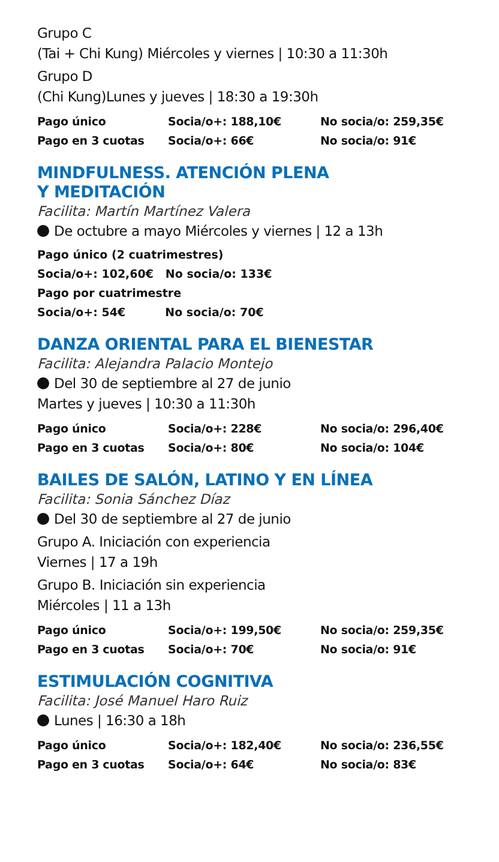Grupo C
(Tai + Chi Kung) Miércoles y viernes | 10:30 a 11:30h
Grupo D
(Chi Kung)Lunes y jueves | 18:30 a 19:30h
| Pago único | Socia/o+: 188,10€ | No socia/o: 259,35€ |
| Pago en 3 cuotas | Socia/o+: 66€ | No socia/o: 91€ |
MINDFULNESS. ATENCIÓN PLENA
Y MEDITACIÓN
Facilita: Martín Martínez Valera
De octubre a mayo Miércoles y viernes | 12 a 13h
Pago único (2 cuatrimestres)
Socia/o+: 102,60€ No socia/o: 133€
Pago por cuatrimestre
Socia/o+: 54€ No socia/o: 70€
DANZA ORIENTAL PARA EL BIENESTAR
Facilita: Alejandra Palacio Montejo
Del 30 de septiembre al 27 de junio
Martes y jueves | 10:30 a 11:30h
| Pago único | Socia/o+: 228€ | No socia/o: 296,40€ |
| Pago en 3 cuotas | Socia/o+: 80€ | No socia/o: 104€ |
BAILES DE SALÓN, LATINO Y EN LÍNEA
Facilita: Sonia Sánchez Díaz
Del 30 de septiembre al 27 de junio
Grupo A. Iniciación con experiencia
Viernes | 17 a 19h
Grupo B. Iniciación sin experiencia
Miércoles | 11 a 13h
| Pago único | Socia/o+: 199,50€ | No socia/o: 259,35€ |
| Pago en 3 cuotas | Socia/o+: 70€ | No socia/o: 91€ |
ESTIMULACIÓN COGNITIVA
Facilita: José Manuel Haro Ruiz
Lunes | 16:30 a 18h
| Pago único | Socia/o+: 182,40€ | No socia/o: 236,55€ |
| Pago en 3 cuotas | Socia/o+: 64€ | No socia/o: 83€ |